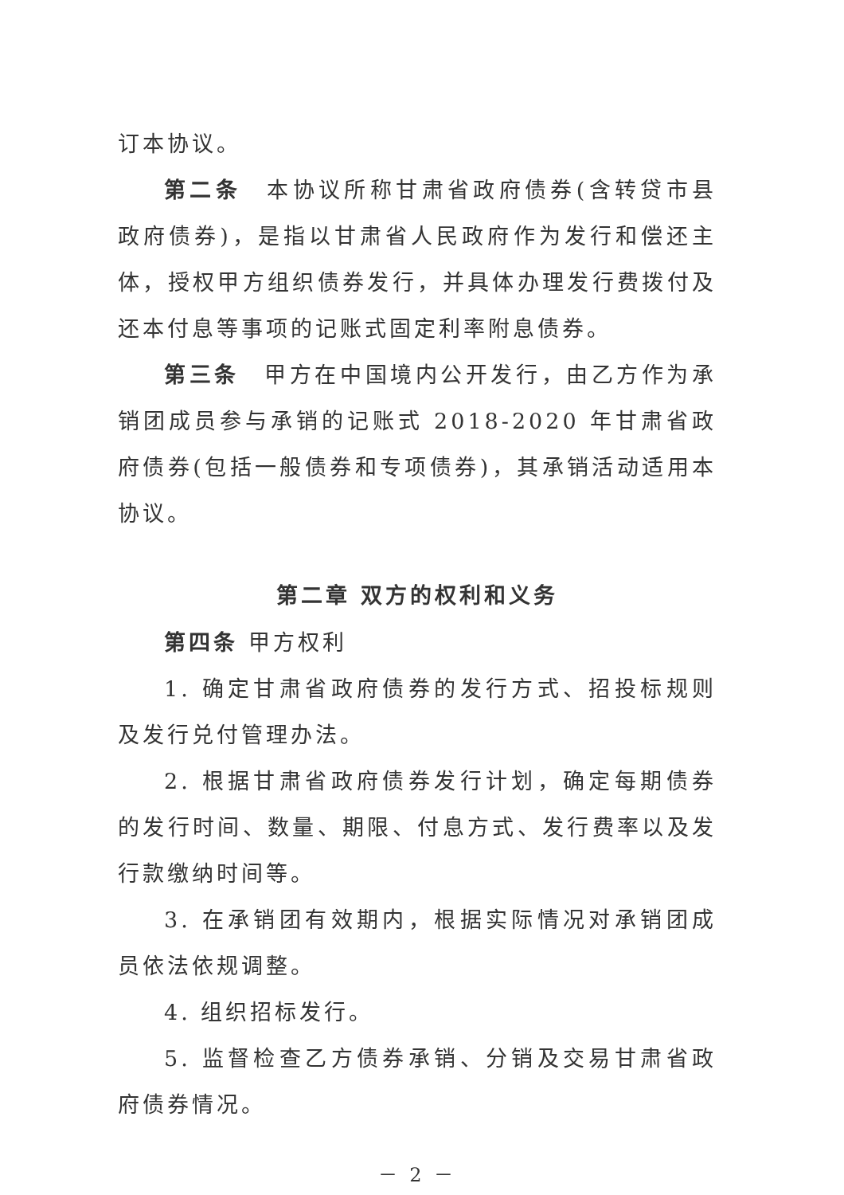订本协议。
第二条　本协议所称甘肃省政府债券(含转贷市县政府债券)，是指以甘肃省人民政府作为发行和偿还主体，授权甲方组织债券发行，并具体办理发行费拨付及还本付息等事项的记账式固定利率附息债券。
第三条　甲方在中国境内公开发行，由乙方作为承销团成员参与承销的记账式 2018-2020 年甘肃省政府债券(包括一般债券和专项债券)，其承销活动适用本协议。
第二章 双方的权利和义务
第四条 甲方权利
1. 确定甘肃省政府债券的发行方式、招投标规则及发行兑付管理办法。
2. 根据甘肃省政府债券发行计划，确定每期债券的发行时间、数量、期限、付息方式、发行费率以及发行款缴纳时间等。
3. 在承销团有效期内，根据实际情况对承销团成员依法依规调整。
4. 组织招标发行。
5. 监督检查乙方债券承销、分销及交易甘肃省政府债券情况。
－ 2 －